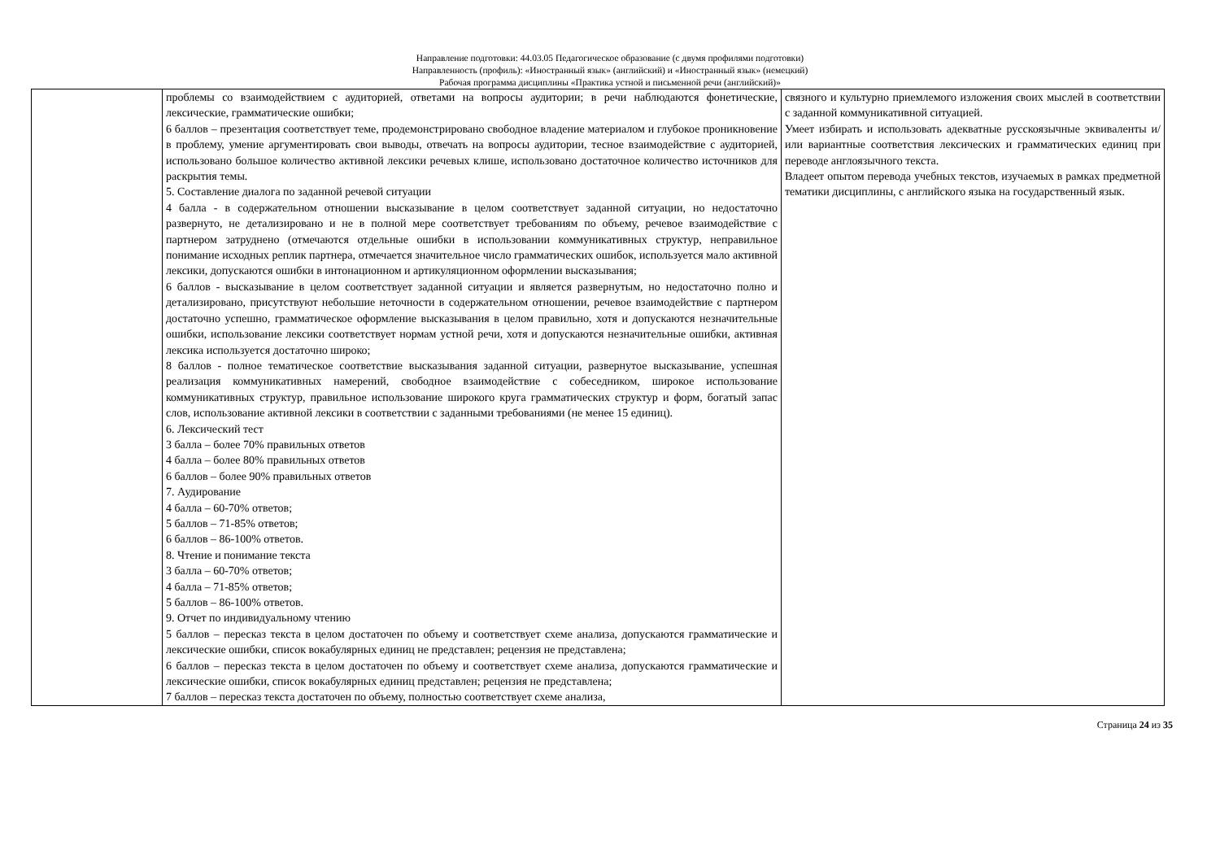Направление подготовки: 44.03.05 Педагогическое образование (с двумя профилями подготовки)
Направленность (профиль): «Иностранный язык» (английский) и «Иностранный язык» (немецкий)
Рабочая программа дисциплины «Практика устной и письменной речи (английский)»
| | проблемы со взаимодействием с аудиторией, ответами на вопросы аудитории; в речи наблюдаются фонетические, лексические, грамматические ошибки; 6 баллов – презентация соответствует теме, продемонстрировано свободное владение материалом и глубокое проникновение в проблему, умение аргументировать свои выводы, отвечать на вопросы аудитории, тесное взаимодействие с аудиторией, использовано большое количество активной лексики речевых клише, использовано достаточное количество источников для раскрытия темы. 5. Составление диалога по заданной речевой ситуации 4 балла - в содержательном отношении высказывание в целом соответствует заданной ситуации, но недостаточно развернуто, не детализировано и не в полной мере соответствует требованиям по объему, речевое взаимодействие с партнером затруднено (отмечаются отдельные ошибки в использовании коммуникативных структур, неправильное понимание исходных реплик партнера, отмечается значительное число грамматических ошибок, используется мало активной лексики, допускаются ошибки в интонационном и артикуляционном оформлении высказывания; 6 баллов - высказывание в целом соответствует заданной ситуации и является развернутым, но недостаточно полно и детализировано, присутствуют небольшие неточности в содержательном отношении, речевое взаимодействие с партнером достаточно успешно, грамматическое оформление высказывания в целом правильно, хотя и допускаются незначительные ошибки, использование лексики соответствует нормам устной речи, хотя и допускаются незначительные ошибки, активная лексика используется достаточно широко; 8 баллов - полное тематическое соответствие высказывания заданной ситуации, развернутое высказывание, успешная реализация коммуникативных намерений, свободное взаимодействие с собеседником, широкое использование коммуникативных структур, правильное использование широкого круга грамматических структур и форм, богатый запас слов, использование активной лексики в соответствии с заданными требованиями (не менее 15 единиц). 6. Лексический тест 3 балла – более 70% правильных ответов 4 балла – более 80% правильных ответов 6 баллов – более 90% правильных ответов 7. Аудирование 4 балла – 60-70% ответов; 5 баллов – 71-85% ответов; 6 баллов – 86-100% ответов. 8. Чтение и понимание текста 3 балла – 60-70% ответов; 4 балла – 71-85% ответов; 5 баллов – 86-100% ответов. 9. Отчет по индивидуальному чтению 5 баллов – пересказ текста в целом достаточен по объему и соответствует схеме анализа, допускаются грамматические и лексические ошибки, список вокабулярных единиц не представлен; рецензия не представлена; 6 баллов – пересказ текста в целом достаточен по объему и соответствует схеме анализа, допускаются грамматические и лексические ошибки, список вокабулярных единиц представлен; рецензия не представлена; 7 баллов – пересказ текста достаточен по объему, полностью соответствует схеме анализа, | связного и культурно приемлемого изложения своих мыслей в соответствии с заданной коммуникативной ситуацией. Умеет избирать и использовать адекватные русскоязычные эквиваленты и/или вариантные соответствия лексических и грамматических единиц при переводе англоязычного текста. Владеет опытом перевода учебных текстов, изучаемых в рамках предметной тематики дисциплины, с английского языка на государственный язык. |
Страница 24 из 35